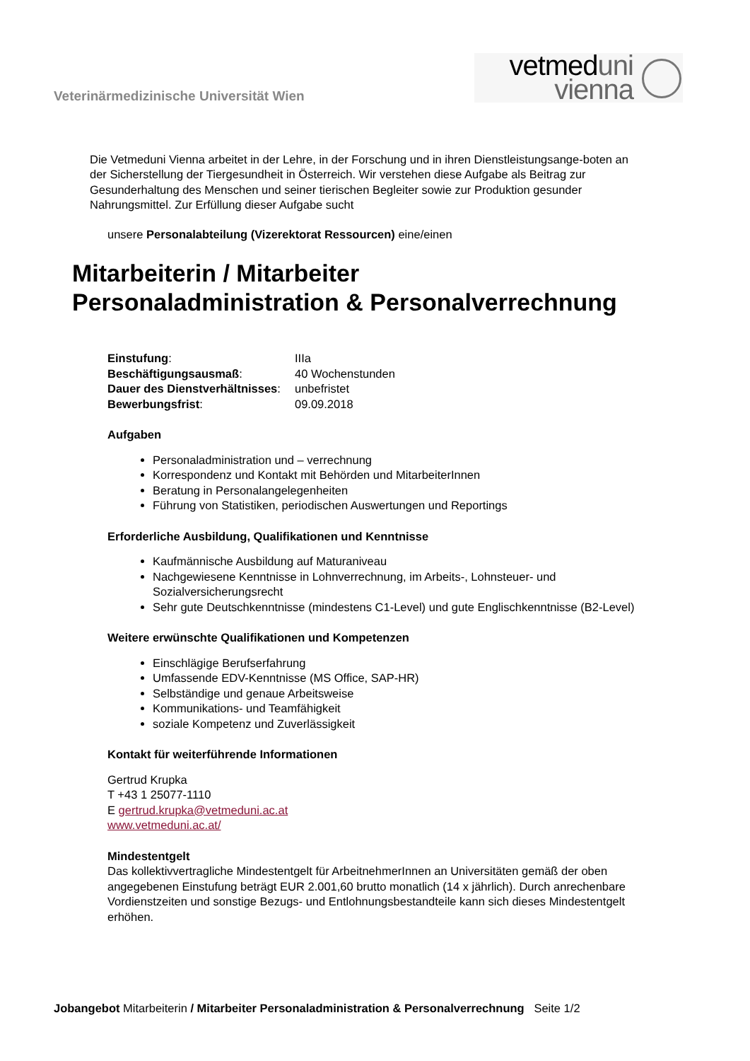Veterinärmedizinische Universität Wien
vetmeduni
vienna
Die Vetmeduni Vienna arbeitet in der Lehre, in der Forschung und in ihren Dienstleistungsange-boten an der Sicherstellung der Tiergesundheit in Österreich. Wir verstehen diese Aufgabe als Beitrag zur Gesunderhaltung des Menschen und seiner tierischen Begleiter sowie zur Produktion gesunder Nahrungsmittel. Zur Erfüllung dieser Aufgabe sucht
unsere Personalabteilung (Vizerektorat Ressourcen) eine/einen
Mitarbeiterin / Mitarbeiter
Personaladministration & Personalverrechnung
| Einstufung : | IIIa |
| Beschäftigungsausmaß : | 40 Wochenstunden |
| Dauer des Dienstverhältnisses : | unbefristet |
| Bewerbungsfrist : | 09.09.2018 |
Aufgaben
Personaladministration und – verrechnung
Korrespondenz und Kontakt mit Behörden und MitarbeiterInnen
Beratung in Personalangelegenheiten
Führung von Statistiken, periodischen Auswertungen und Reportings
Erforderliche Ausbildung, Qualifikationen und Kenntnisse
Kaufmännische Ausbildung auf Maturaniveau
Nachgewiesene Kenntnisse in Lohnverrechnung, im Arbeits-, Lohnsteuer- und Sozialversicherungsrecht
Sehr gute Deutschkenntnisse (mindestens C1-Level) und gute Englischkenntnisse (B2-Level)
Weitere erwünschte Qualifikationen und Kompetenzen
Einschlägige Berufserfahrung
Umfassende EDV-Kenntnisse (MS Office, SAP-HR)
Selbständige und genaue Arbeitsweise
Kommunikations- und Teamfähigkeit
soziale Kompetenz und Zuverlässigkeit
Kontakt für weiterführende Informationen
Gertrud Krupka
T +43 1 25077-1110
E gertrud.krupka@vetmeduni.ac.at
www.vetmeduni.ac.at/
Mindestentgelt
Das kollektivvertragliche Mindestentgelt für ArbeitnehmerInnen an Universitäten gemäß der oben angegebenen Einstufung beträgt EUR 2.001,60 brutto monatlich (14 x jährlich). Durch anrechenbare Vordienstzeiten und sonstige Bezugs- und Entlohnungsbestandteile kann sich dieses Mindestentgelt erhöhen.
Jobangebot Mitarbeiterin / Mitarbeiter Personaladministration & Personalverrechnung Seite 1/2